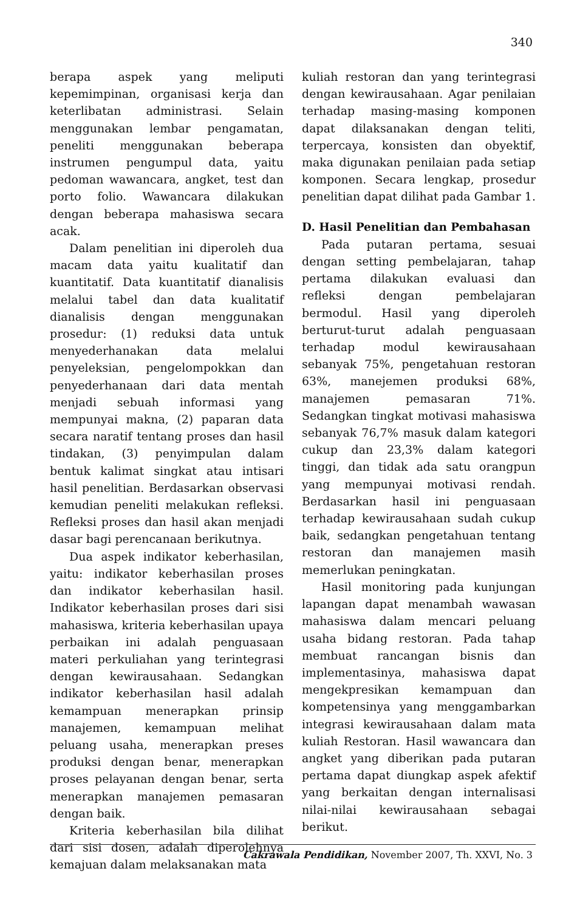340
berapa aspek yang meliputi kepemimpinan, organisasi kerja dan keterlibatan administrasi. Selain menggunakan lembar pengamatan, peneliti menggunakan beberapa instrumen pengumpul data, yaitu pedoman wawancara, angket, test dan porto folio. Wawancara dilakukan dengan beberapa mahasiswa secara acak.
Dalam penelitian ini diperoleh dua macam data yaitu kualitatif dan kuantitatif. Data kuantitatif dianalisis melalui tabel dan data kualitatif dianalisis dengan menggunakan prosedur: (1) reduksi data untuk menyederhanakan data melalui penyeleksian, pengelompokkan dan penyederhanaan dari data mentah menjadi sebuah informasi yang mempunyai makna, (2) paparan data secara naratif tentang proses dan hasil tindakan, (3) penyimpulan dalam bentuk kalimat singkat atau intisari hasil penelitian. Berdasarkan observasi kemudian peneliti melakukan refleksi. Refleksi proses dan hasil akan menjadi dasar bagi perencanaan berikutnya.
Dua aspek indikator keberhasilan, yaitu: indikator keberhasilan proses dan indikator keberhasilan hasil. Indikator keberhasilan proses dari sisi mahasiswa, kriteria keberhasilan upaya perbaikan ini adalah penguasaan materi perkuliahan yang terintegrasi dengan kewirausahaan. Sedangkan indikator keberhasilan hasil adalah kemampuan menerapkan prinsip manajemen, kemampuan melihat peluang usaha, menerapkan preses produksi dengan benar, menerapkan proses pelayanan dengan benar, serta menerapkan manajemen pemasaran dengan baik.
Kriteria keberhasilan bila dilihat dari sisi dosen, adalah diperolehnya kemajuan dalam melaksanakan mata
kuliah restoran dan yang terintegrasi dengan kewirausahaan. Agar penilaian terhadap masing-masing komponen dapat dilaksanakan dengan teliti, terpercaya, konsisten dan obyektif, maka digunakan penilaian pada setiap komponen. Secara lengkap, prosedur penelitian dapat dilihat pada Gambar 1.
D. Hasil Penelitian dan Pembahasan
Pada putaran pertama, sesuai dengan setting pembelajaran, tahap pertama dilakukan evaluasi dan refleksi dengan pembelajaran bermodul. Hasil yang diperoleh berturut-turut adalah penguasaan terhadap modul kewirausahaan sebanyak 75%, pengetahuan restoran 63%, manejemen produksi 68%, manajemen pemasaran 71%. Sedangkan tingkat motivasi mahasiswa sebanyak 76,7% masuk dalam kategori cukup dan 23,3% dalam kategori tinggi, dan tidak ada satu orangpun yang mempunyai motivasi rendah. Berdasarkan hasil ini penguasaan terhadap kewirausahaan sudah cukup baik, sedangkan pengetahuan tentang restoran dan manajemen masih memerlukan peningkatan.
Hasil monitoring pada kunjungan lapangan dapat menambah wawasan mahasiswa dalam mencari peluang usaha bidang restoran. Pada tahap membuat rancangan bisnis dan implementasinya, mahasiswa dapat mengekpresikan kemampuan dan kompetensinya yang menggambarkan integrasi kewirausahaan dalam mata kuliah Restoran. Hasil wawancara dan angket yang diberikan pada putaran pertama dapat diungkap aspek afektif yang berkaitan dengan internalisasi nilai-nilai kewirausahaan sebagai berikut.
Cakrawala Pendidikan, November 2007, Th. XXVI, No. 3